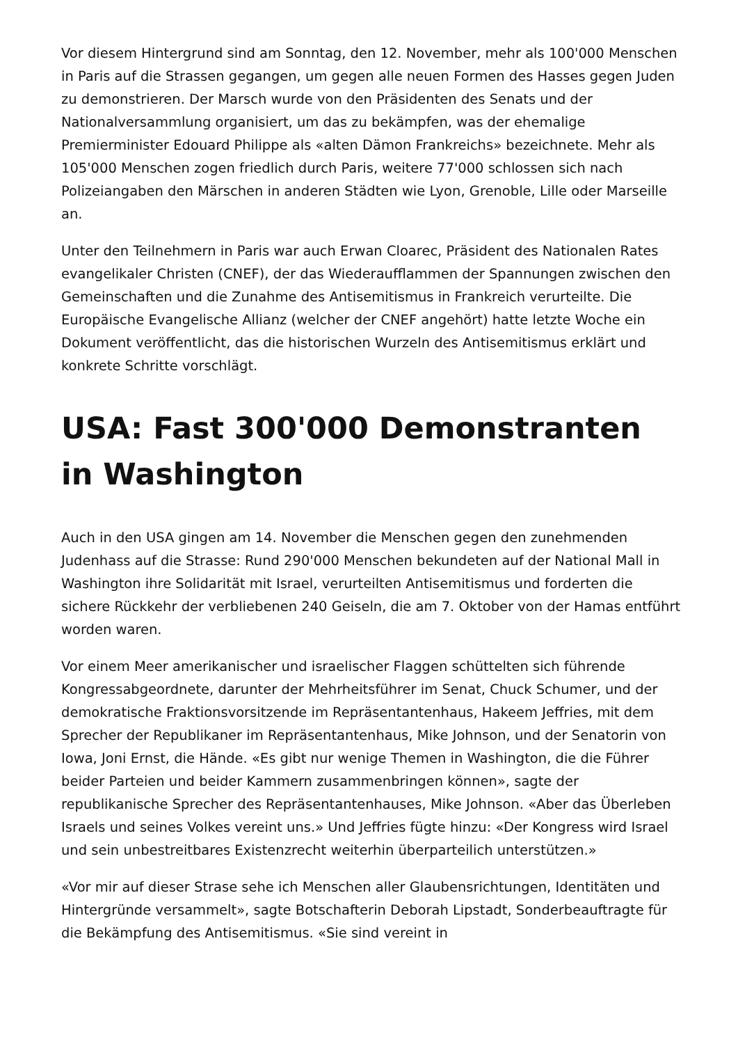Vor diesem Hintergrund sind am Sonntag, den 12. November, mehr als 100'000 Menschen in Paris auf die Strassen gegangen, um gegen alle neuen Formen des Hasses gegen Juden zu demonstrieren. Der Marsch wurde von den Präsidenten des Senats und der Nationalversammlung organisiert, um das zu bekämpfen, was der ehemalige Premierminister Edouard Philippe als «alten Dämon Frankreichs» bezeichnete. Mehr als 105'000 Menschen zogen friedlich durch Paris, weitere 77'000 schlossen sich nach Polizeiangaben den Märschen in anderen Städten wie Lyon, Grenoble, Lille oder Marseille an.
Unter den Teilnehmern in Paris war auch Erwan Cloarec, Präsident des Nationalen Rates evangelikaler Christen (CNEF), der das Wiederaufflammen der Spannungen zwischen den Gemeinschaften und die Zunahme des Antisemitismus in Frankreich verurteilte. Die Europäische Evangelische Allianz (welcher der CNEF angehört) hatte letzte Woche ein Dokument veröffentlicht, das die historischen Wurzeln des Antisemitismus erklärt und konkrete Schritte vorschlägt.
USA: Fast 300'000 Demonstranten in Washington
Auch in den USA gingen am 14. November die Menschen gegen den zunehmenden Judenhass auf die Strasse: Rund 290'000 Menschen bekundeten auf der National Mall in Washington ihre Solidarität mit Israel, verurteilten Antisemitismus und forderten die sichere Rückkehr der verbliebenen 240 Geiseln, die am 7. Oktober von der Hamas entführt worden waren.
Vor einem Meer amerikanischer und israelischer Flaggen schüttelten sich führende Kongressabgeordnete, darunter der Mehrheitsführer im Senat, Chuck Schumer, und der demokratische Fraktionsvorsitzende im Repräsentantenhaus, Hakeem Jeffries, mit dem Sprecher der Republikaner im Repräsentantenhaus, Mike Johnson, und der Senatorin von Iowa, Joni Ernst, die Hände. «Es gibt nur wenige Themen in Washington, die die Führer beider Parteien und beider Kammern zusammenbringen können», sagte der republikanische Sprecher des Repräsentantenhauses, Mike Johnson. «Aber das Überleben Israels und seines Volkes vereint uns.» Und Jeffries fügte hinzu: «Der Kongress wird Israel und sein unbestreitbares Existenzrecht weiterhin überparteilich unterstützen.»
«Vor mir auf dieser Strase sehe ich Menschen aller Glaubensrichtungen, Identitäten und Hintergründe versammelt», sagte Botschafterin Deborah Lipstadt, Sonderbeauftragte für die Bekämpfung des Antisemitismus. «Sie sind vereint in